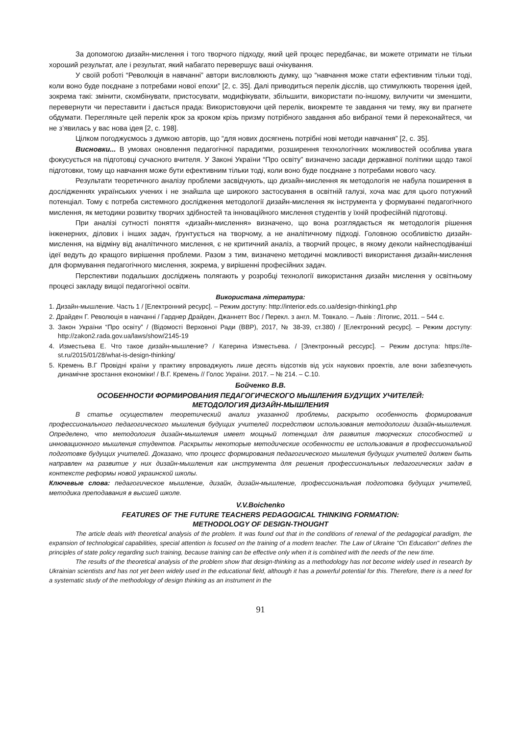За допомогою дизайн-мислення і того творчого підходу, який цей процес передбачає, ви можете отримати не тільки хороший результат, але і результат, який набагато перевершує ваші очікування.
У своїй роботі “Революція в навчанні” автори висловлюють думку, що “навчання може стати ефективним тільки тоді, коли воно буде поєднане з потребами нової епохи” [2, с. 35]. Далі приводиться перелік дієслів, що стимулюють творення ідей, зокрема такі: змінити, скомбінувати, пристосувати, модифікувати, збільшити, використати по-іншому, вилучити чи зменшити, перевернути чи переставити і дається прада: Використовуючи цей перелік, виокремте те завдання чи тему, яку ви прагнете обдумати. Перегляньте цей перелік крок за кроком крізь призму потрібного завдання або вибраної теми й переконайтеся, чи не з’явилась у вас нова ідея [2, с. 198].
Цілком погоджуємось з думкою авторів, що “для нових досягнень потрібні нові методи навчання” [2, с. 35].
Висновки... В умовах оновлення педагогічної парадигми, розширення технологічних можливостей особлива увага фокусується на підготовці сучасного вчителя. У Законі України “Про освіту” визначено засади державної політики щодо такої підготовки, тому що навчання може бути ефективним тільки тоді, коли воно буде поєднане з потребами нового часу.
Результати теоретичного аналізу проблеми засвідчують, що дизайн-мислення як методологія не набула поширення в дослідженнях українських учених і не знайшла ще широкого застосування в освітній галузі, хоча має для цього потужний потенціал. Тому є потреба системного дослідження методології дизайн-мислення як інструмента у формуванні педагогічного мислення, як методики розвитку творчих здібностей та інноваційного мислення студентів у їхній професійній підготовці.
При аналізі сутності поняття «дизайн-мислення» визначено, що вона розглядається як методологія рішення інженерних, ділових і інших задач, ґрунтується на творчому, а не аналітичному підході. Головною особливістю дизайн-мислення, на відміну від аналітичного мислення, є не критичний аналіз, а творчий процес, в якому деколи найнесподіваніші ідеї ведуть до кращого вирішення проблеми. Разом з тим, визначено методичні можливості використання дизайн-мислення для формування педагогічного мислення, зокрема, у вирішенні професійних задач.
Перспективи подальших досліджень полягають у розробці технології використання дизайн мислення у освітньому процесі закладу вищої педагогічної освіти.
Використана література:
1. Дизайн-мышление. Часть 1 / [Електронний ресурс]. – Режим доступу: http://interior.eds.co.ua/design-thinking1.php
2. Драйден Г. Революція в навчанні / Гарднер Драйден, Джаннетт Вос / Перекл. з англ. М. Товкало. – Львів : Літопис, 2011. – 544 с.
3. Закон України “Про освіту” / (Відомості Верховної Ради (ВВР), 2017, № 38-39, ст.380) / [Електронний ресурс]. – Режим доступу: http://zakon2.rada.gov.ua/laws/show/2145-19
4. Изместьева Е. Что такое дизайн-мышление? / Катерина Изместьева. / [Электронный рессурс]. – Режим доступа: https://te-st.ru/2015/01/28/what-is-design-thinking/
5. Кремень В.Г Провідні країни у практику впроваджують лише десять відсотків від усіх наукових проектів, але вони забезпечують динамічне зростання економіки! / В.Г. Кремень // Голос України. 2017. – № 214. – С.10.
Бойченко В.В.
ОСОБЕННОСТИ ФОРМИРОВАНИЯ ПЕДАГОГИЧЕСКОГО МЫШЛЕНИЯ БУДУЩИХ УЧИТЕЛЕЙ:
МЕТОДОЛОГИЯ ДИЗАЙН-МЫШЛЕНИЯ
В статье осуществлен теоретический анализ указанной проблемы, раскрыто особенность формирования профессионального педагогического мышления будущих учителей посредством использования методологии дизайн-мышления. Определено, что методология дизайн-мышления имеет мощный потенциал для развития творческих способностей и инновационного мышления студентов. Раскрыты некоторые методические особенности ее использования в профессиональной подготовке будущих учителей. Доказано, что процесс формирования педагогического мышления будущих учителей должен быть направлен на развитие у них дизайн-мышления как инструмента для решения профессиональных педагогических задач в контексте реформы новой украинской школы.
Ключевые слова: педагогическое мышление, дизайн, дизайн-мышление, профессиональная подготовка будущих учителей, методика преподавания в высшей школе.
V.V.Boichenko
FEATURES OF THE FUTURE TEACHERS PEDAGOGICAL THINKING FORMATION:
METHODOLOGY OF DESIGN-THOUGHT
The article deals with theoretical analysis of the problem. It was found out that in the conditions of renewal of the pedagogical paradigm, the expansion of technological capabilities, special attention is focused on the training of a modern teacher. The Law of Ukraine "On Education" defines the principles of state policy regarding such training, because training can be effective only when it is combined with the needs of the new time.
The results of the theoretical analysis of the problem show that design-thinking as a methodology has not become widely used in research by Ukrainian scientists and has not yet been widely used in the educational field, although it has a powerful potential for this. Therefore, there is a need for a systematic study of the methodology of design thinking as an instrument in the
91